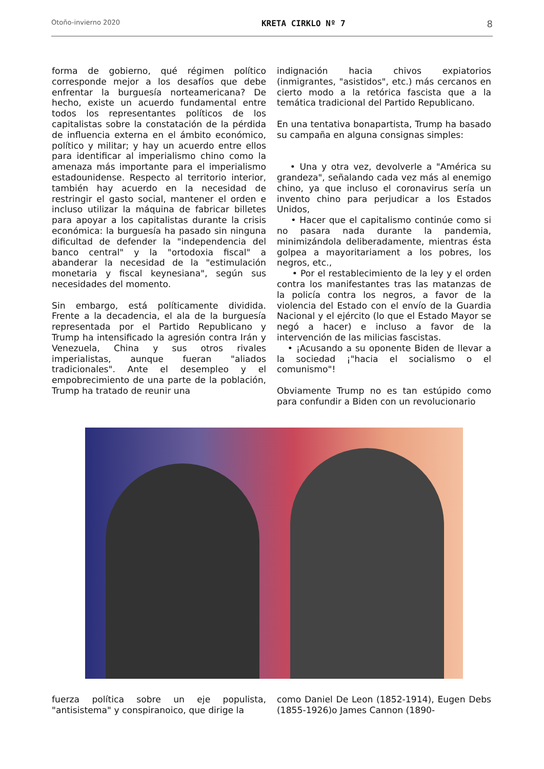Otoño-invierno 2020 KRETA CIRKLO Nº 7 8
forma de gobierno, qué régimen político corresponde mejor a los desafíos que debe enfrentar la burguesía norteamericana? De hecho, existe un acuerdo fundamental entre todos los representantes políticos de los capitalistas sobre la constatación de la pérdida de influencia externa en el ámbito económico, político y militar; y hay un acuerdo entre ellos para identificar al imperialismo chino como la amenaza más importante para el imperialismo estadounidense. Respecto al territorio interior, también hay acuerdo en la necesidad de restringir el gasto social, mantener el orden e incluso utilizar la máquina de fabricar billetes para apoyar a los capitalistas durante la crisis económica: la burguesía ha pasado sin ninguna dificultad de defender la "independencia del banco central" y la "ortodoxia fiscal" a abanderar la necesidad de la "estimulación monetaria y fiscal keynesiana", según sus necesidades del momento.
Sin embargo, está políticamente dividida. Frente a la decadencia, el ala de la burguesía representada por el Partido Republicano y Trump ha intensificado la agresión contra Irán y Venezuela, China y sus otros rivales imperialistas, aunque fueran "aliados tradicionales". Ante el desempleo y el empobrecimiento de una parte de la población, Trump ha tratado de reunir una
indignación hacia chivos expiatorios (inmigrantes, "asistidos", etc.) más cercanos en cierto modo a la retórica fascista que a la temática tradicional del Partido Republicano.
En una tentativa bonapartista, Trump ha basado su campaña en alguna consignas simples:
• Una y otra vez, devolverle a "América su grandeza", señalando cada vez más al enemigo chino, ya que incluso el coronavirus sería un invento chino para perjudicar a los Estados Unidos,
• Hacer que el capitalismo continúe como si no pasara nada durante la pandemia, minimizándola deliberadamente, mientras ésta golpea a mayoritariament a los pobres, los negros, etc.,
• Por el restablecimiento de la ley y el orden contra los manifestantes tras las matanzas de la policía contra los negros, a favor de la violencia del Estado con el envío de la Guardia Nacional y el ejército (lo que el Estado Mayor se negó a hacer) e incluso a favor de la intervención de las milicias fascistas.
• ¡Acusando a su oponente Biden de llevar a la sociedad ¡"hacia el socialismo o el comunismo"!
Obviamente Trump no es tan estúpido como para confundir a Biden con un revolucionario
fuerza política sobre un eje populista, "antisistema" y conspiranoico, que dirige la
como Daniel De Leon (1852-1914), Eugen Debs (1855-1926)o James Cannon (1890-